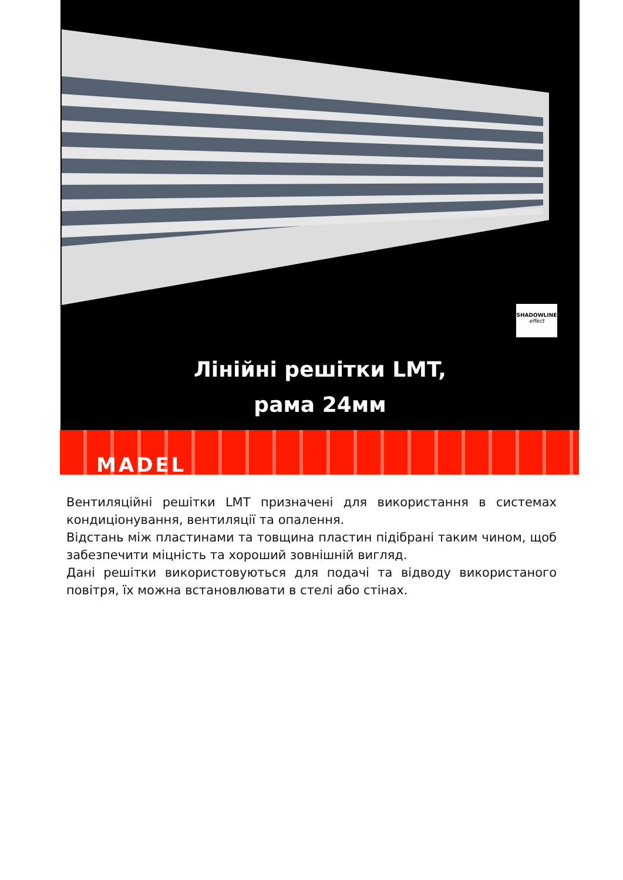SHADOWLINE
effect
Лінійні решітки LMT,
рама 24мм
MADEL
Вентиляційні решітки LMT призначені для використання в системах кондиціонування, вентиляції та опалення.
Відстань між пластинами та товщина пластин підібрані таким чином, щоб забезпечити міцність та хороший зовнішній вигляд.
Дані решітки використовуються для подачі та відводу використаного повітря, їх можна встановлювати в стелі або стінах.